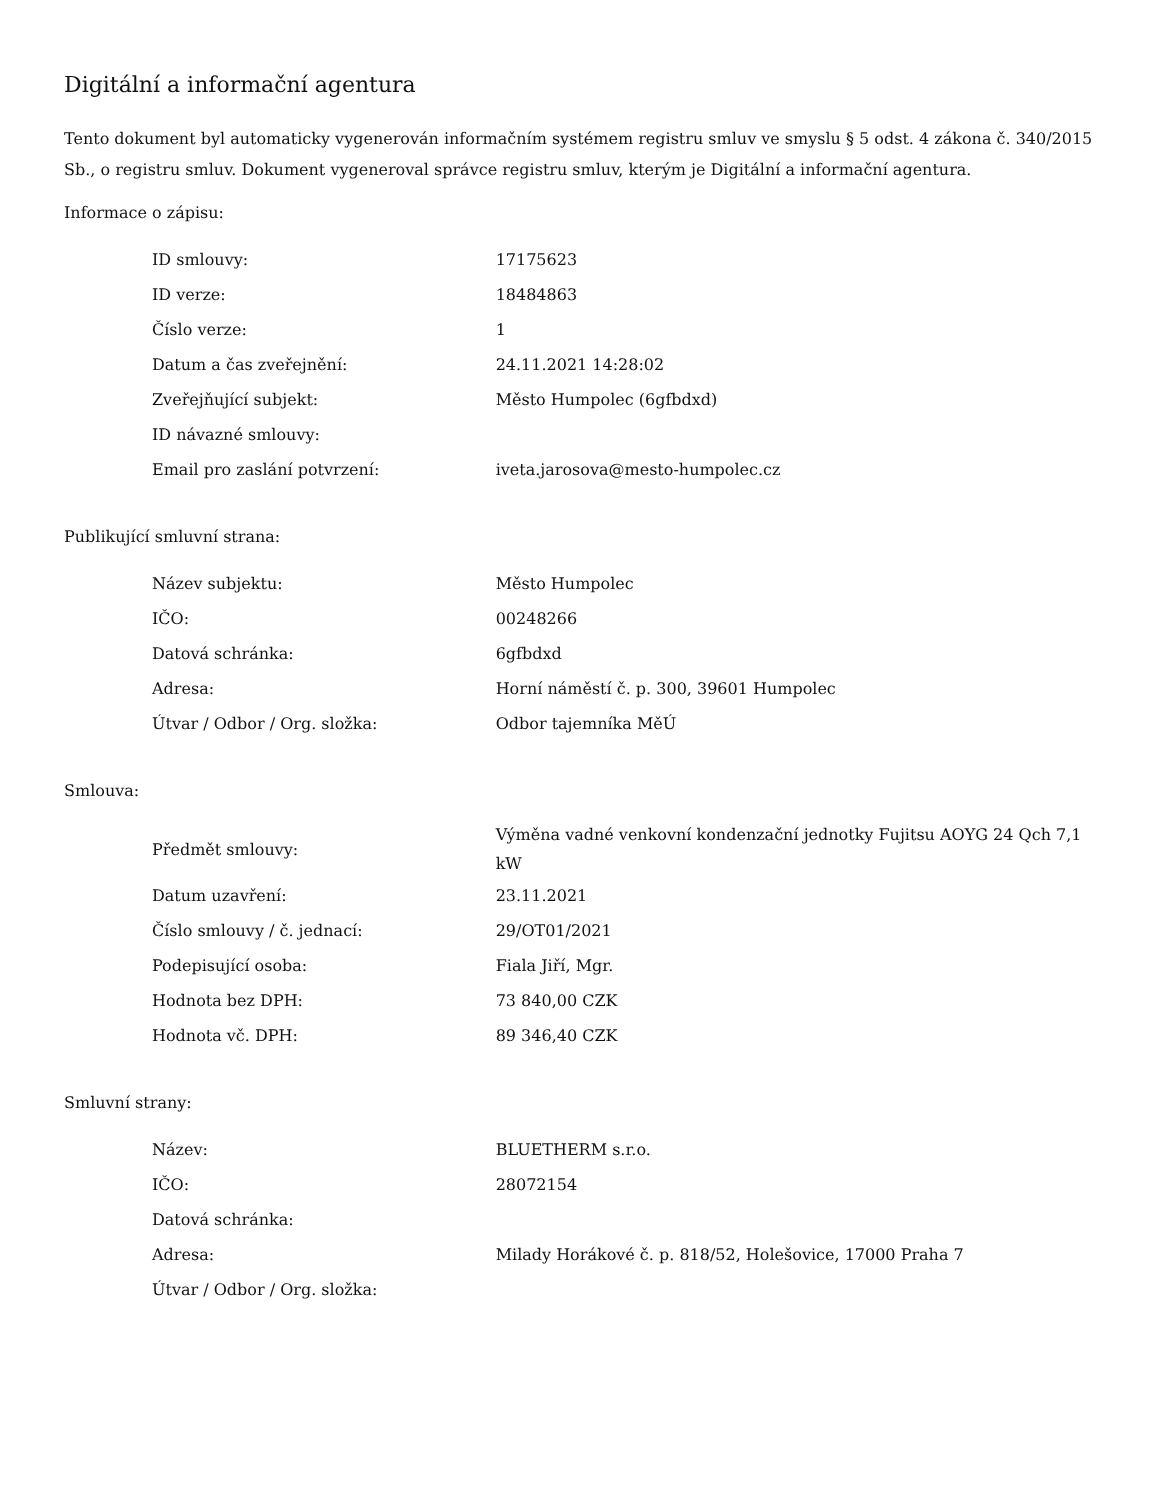Digitální a informační agentura
Tento dokument byl automaticky vygenerován informačním systémem registru smluv ve smyslu § 5 odst. 4 zákona č. 340/2015 Sb., o registru smluv. Dokument vygeneroval správce registru smluv, kterým je Digitální a informační agentura.
Informace o zápisu:
| ID smlouvy: | 17175623 |
| ID verze: | 18484863 |
| Číslo verze: | 1 |
| Datum a čas zveřejnění: | 24.11.2021 14:28:02 |
| Zveřejňující subjekt: | Město Humpolec (6gfbdxd) |
| ID návazné smlouvy: | |
| Email pro zaslání potvrzení: | iveta.jarosova@mesto-humpolec.cz |
Publikující smluvní strana:
| Název subjektu: | Město Humpolec |
| IČO: | 00248266 |
| Datová schránka: | 6gfbdxd |
| Adresa: | Horní náměstí č. p. 300, 39601 Humpolec |
| Útvar / Odbor / Org. složka: | Odbor tajemníka MěÚ |
Smlouva:
| Předmět smlouvy: | Výměna vadné venkovní kondenzační jednotky Fujitsu AOYG 24 Qch 7,1 kW |
| Datum uzavření: | 23.11.2021 |
| Číslo smlouvy / č. jednací: | 29/OT01/2021 |
| Podepisující osoba: | Fiala Jiří, Mgr. |
| Hodnota bez DPH: | 73 840,00 CZK |
| Hodnota vč. DPH: | 89 346,40 CZK |
Smluvní strany:
| Název: | BLUETHERM s.r.o. |
| IČO: | 28072154 |
| Datová schránka: | |
| Adresa: | Milady Horákové č. p. 818/52, Holešovice, 17000 Praha 7 |
| Útvar / Odbor / Org. složka: | |